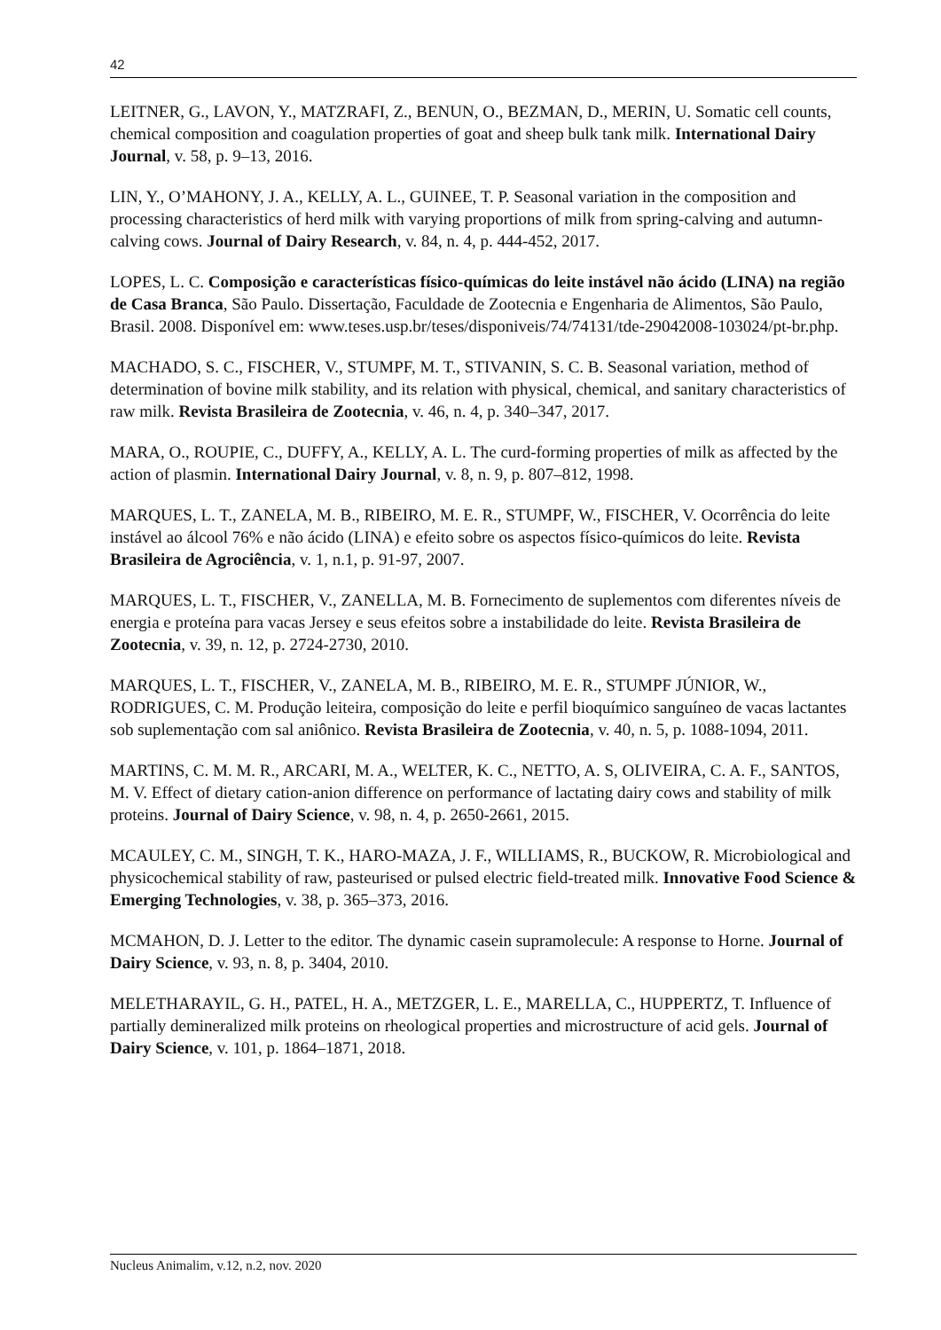42
LEITNER, G., LAVON, Y., MATZRAFI, Z., BENUN, O., BEZMAN, D., MERIN, U. Somatic cell counts, chemical composition and coagulation properties of goat and sheep bulk tank milk. International Dairy Journal, v. 58, p. 9–13, 2016.
LIN, Y., O’MAHONY, J. A., KELLY, A. L., GUINEE, T. P. Seasonal variation in the composition and processing characteristics of herd milk with varying proportions of milk from spring-calving and autumn-calving cows. Journal of Dairy Research, v. 84, n. 4, p. 444-452, 2017.
LOPES, L. C. Composição e características físico-químicas do leite instável não ácido (LINA) na região de Casa Branca, São Paulo. Dissertação, Faculdade de Zootecnia e Engenharia de Alimentos, São Paulo, Brasil. 2008. Disponível em: www.teses.usp.br/teses/disponiveis/74/74131/tde-29042008-103024/pt-br.php.
MACHADO, S. C., FISCHER, V., STUMPF, M. T., STIVANIN, S. C. B. Seasonal variation, method of determination of bovine milk stability, and its relation with physical, chemical, and sanitary characteristics of raw milk. Revista Brasileira de Zootecnia, v. 46, n. 4, p. 340–347, 2017.
MARA, O., ROUPIE, C., DUFFY, A., KELLY, A. L. The curd-forming properties of milk as affected by the action of plasmin. International Dairy Journal, v. 8, n. 9, p. 807–812, 1998.
MARQUES, L. T., ZANELA, M. B., RIBEIRO, M. E. R., STUMPF, W., FISCHER, V. Ocorrência do leite instável ao álcool 76% e não ácido (LINA) e efeito sobre os aspectos físico-químicos do leite. Revista Brasileira de Agrociência, v. 1, n.1, p. 91-97, 2007.
MARQUES, L. T., FISCHER, V., ZANELLA, M. B. Fornecimento de suplementos com diferentes níveis de energia e proteína para vacas Jersey e seus efeitos sobre a instabilidade do leite. Revista Brasileira de Zootecnia, v. 39, n. 12, p. 2724-2730, 2010.
MARQUES, L. T., FISCHER, V., ZANELA, M. B., RIBEIRO, M. E. R., STUMPF JÚNIOR, W., RODRIGUES, C. M. Produção leiteira, composição do leite e perfil bioquímico sanguíneo de vacas lactantes sob suplementação com sal aniônico. Revista Brasileira de Zootecnia, v. 40, n. 5, p. 1088-1094, 2011.
MARTINS, C. M. M. R., ARCARI, M. A., WELTER, K. C., NETTO, A. S, OLIVEIRA, C. A. F., SANTOS, M. V. Effect of dietary cation-anion difference on performance of lactating dairy cows and stability of milk proteins. Journal of Dairy Science, v. 98, n. 4, p. 2650-2661, 2015.
MCAULEY, C. M., SINGH, T. K., HARO-MAZA, J. F., WILLIAMS, R., BUCKOW, R. Microbiological and physicochemical stability of raw, pasteurised or pulsed electric field-treated milk. Innovative Food Science & Emerging Technologies, v. 38, p. 365–373, 2016.
MCMAHON, D. J. Letter to the editor. The dynamic casein supramolecule: A response to Horne. Journal of Dairy Science, v. 93, n. 8, p. 3404, 2010.
MELETHARAYIL, G. H., PATEL, H. A., METZGER, L. E., MARELLA, C., HUPPERTZ, T. Influence of partially demineralized milk proteins on rheological properties and microstructure of acid gels. Journal of Dairy Science, v. 101, p. 1864–1871, 2018.
Nucleus Animalim, v.12, n.2, nov. 2020